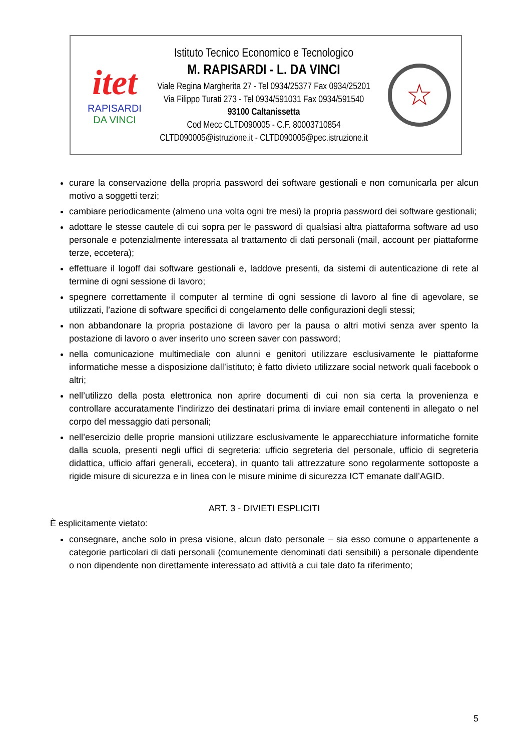itet
RAPISARDI
DA VINCI
Istituto Tecnico Economico e Tecnologico
M. RAPISARDI - L. DA VINCI
Viale Regina Margherita 27 - Tel 0934/25377 Fax 0934/25201
Via Filippo Turati 273 - Tel 0934/591031 Fax 0934/591540
93100 Caltanissetta
Cod Mecc CLTD090005 - C.F. 80003710854
CLTD090005@istruzione.it - CLTD090005@pec.istruzione.it
☆
curare la conservazione della propria password dei software gestionali e non comunicarla per alcun motivo a soggetti terzi;
cambiare periodicamente (almeno una volta ogni tre mesi) la propria password dei software gestionali;
adottare le stesse cautele di cui sopra per le password di qualsiasi altra piattaforma software ad uso personale e potenzialmente interessata al trattamento di dati personali (mail, account per piattaforme terze, eccetera);
effettuare il logoff dai software gestionali e, laddove presenti, da sistemi di autenticazione di rete al termine di ogni sessione di lavoro;
spegnere correttamente il computer al termine di ogni sessione di lavoro al fine di agevolare, se utilizzati, l’azione di software specifici di congelamento delle configurazioni degli stessi;
non abbandonare la propria postazione di lavoro per la pausa o altri motivi senza aver spento la postazione di lavoro o aver inserito uno screen saver con password;
nella comunicazione multimediale con alunni e genitori utilizzare esclusivamente le piattaforme informatiche messe a disposizione dall’istituto; è fatto divieto utilizzare social network quali facebook o altri;
nell’utilizzo della posta elettronica non aprire documenti di cui non sia certa la provenienza e controllare accuratamente l'indirizzo dei destinatari prima di inviare email contenenti in allegato o nel corpo del messaggio dati personali;
nell’esercizio delle proprie mansioni utilizzare esclusivamente le apparecchiature informatiche fornite dalla scuola, presenti negli uffici di segreteria: ufficio segreteria del personale, ufficio di segreteria didattica, ufficio affari generali, eccetera), in quanto tali attrezzature sono regolarmente sottoposte a rigide misure di sicurezza e in linea con le misure minime di sicurezza ICT emanate dall’AGID.
ART. 3 - DIVIETI ESPLICITI
È esplicitamente vietato:
consegnare, anche solo in presa visione, alcun dato personale – sia esso comune o appartenente a categorie particolari di dati personali (comunemente denominati dati sensibili) a personale dipendente o non dipendente non direttamente interessato ad attività a cui tale dato fa riferimento;
5